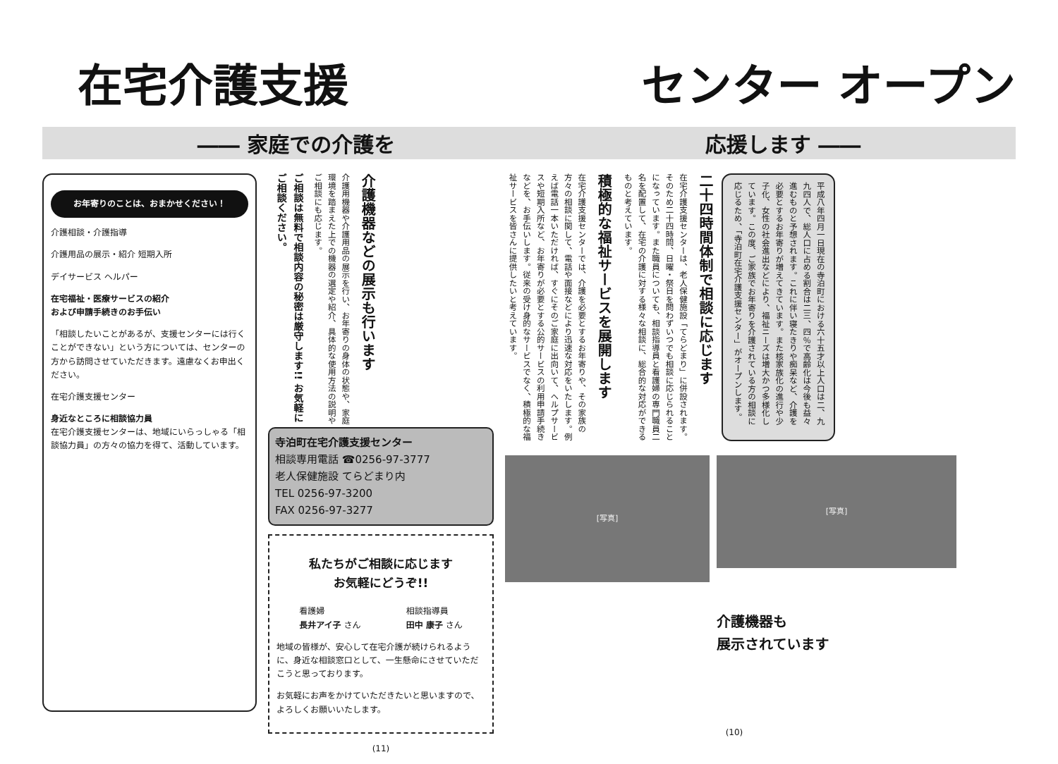在宅介護支援 センター オープン
―― 家庭での介護を 応援します ――
お年寄りのことは、おまかせください！
介護相談・介護指導
介護用品の展示・紹介 短期入所
デイサービス ヘルパー
在宅福祉・医療サービスの紹介
および申請手続きのお手伝い
「相談したいことがあるが、支援センターには行くことができない」という方については、センターの方から訪問させていただきます。遠慮なくお申出ください。
在宅介護支援センター
身近なところに相談協力員
在宅介護支援センターは、地域にいらっしゃる「相談協力員」の方々の協力を得て、活動しています。
介護機器などの展示も行います
介護用機器や介護用品の展示を行い、お年寄りの身体の状態や、家庭環境を踏まえた上での機器の選定や紹介、具体的な使用方法の説明やご相談にも応じます。
ご相談は無料で相談内容の秘密は厳守します!! お気軽にご相談ください。
寺泊町在宅介護支援センター
相談専用電話 ☎0256-97-3777
老人保健施設 てらどまり内
TEL 0256-97-3200
FAX 0256-97-3277
私たちがご相談に応じます
お気軽にどうぞ!!
看護婦
長井アイ子 さん 相談指導員
田中 康子 さん
地域の皆様が、安心して在宅介護が続けられるように、身近な相談窓口として、一生懸命にさせていただこうと思っております。
お気軽にお声をかけていただきたいと思いますので、よろしくお願いいたします。
(11)
平成八年四月一日現在の寺泊町における六十五才以上人口は二、九九四人で、総人口に占める割合は二三、四％で高齢化は今後も益々進むものと予想されます。これに伴い寝たきりや痴呆など、介護を必要とするお年寄りが増えてきています。また核家族化の進行や少子化、女性の社会進出などにより、福祉ニーズは増大かつ多様化しています。この度、ご家族でお年寄りを介護されている方の相談に応じるため、「寺泊町在宅介護支援センター」がオープンします。
二十四時間体制で相談に応じます
在宅介護支援センターは、老人保健施設「てらどまり」に併設されます。そのため二十四時間、日曜・祭日を問わずいつでも相談に応じられることになっています。また職員についても、相談指導員と看護婦の専門職員二名を配置して、在宅の介護に対する様々な相談に、総合的な対応ができるものと考えています。
積極的な福祉サービスを展開します
在宅介護支援センターでは、介護を必要とするお年寄りや、その家族の方々の相談に関して、電話や面接などにより迅速な対応をいたします。例えば電話一本いただければ、すぐにそのご家庭に出向いて、ヘルプサービスや短期入所など、お年寄りが必要とする公的サービスの利用申請手続きなどを、お手伝いします。従来の受け身的なサービスでなく、積極的な福祉サービスを皆さんに提供したいと考えています。
[写真]
[写真]
介護機器も
展示されています
(10)